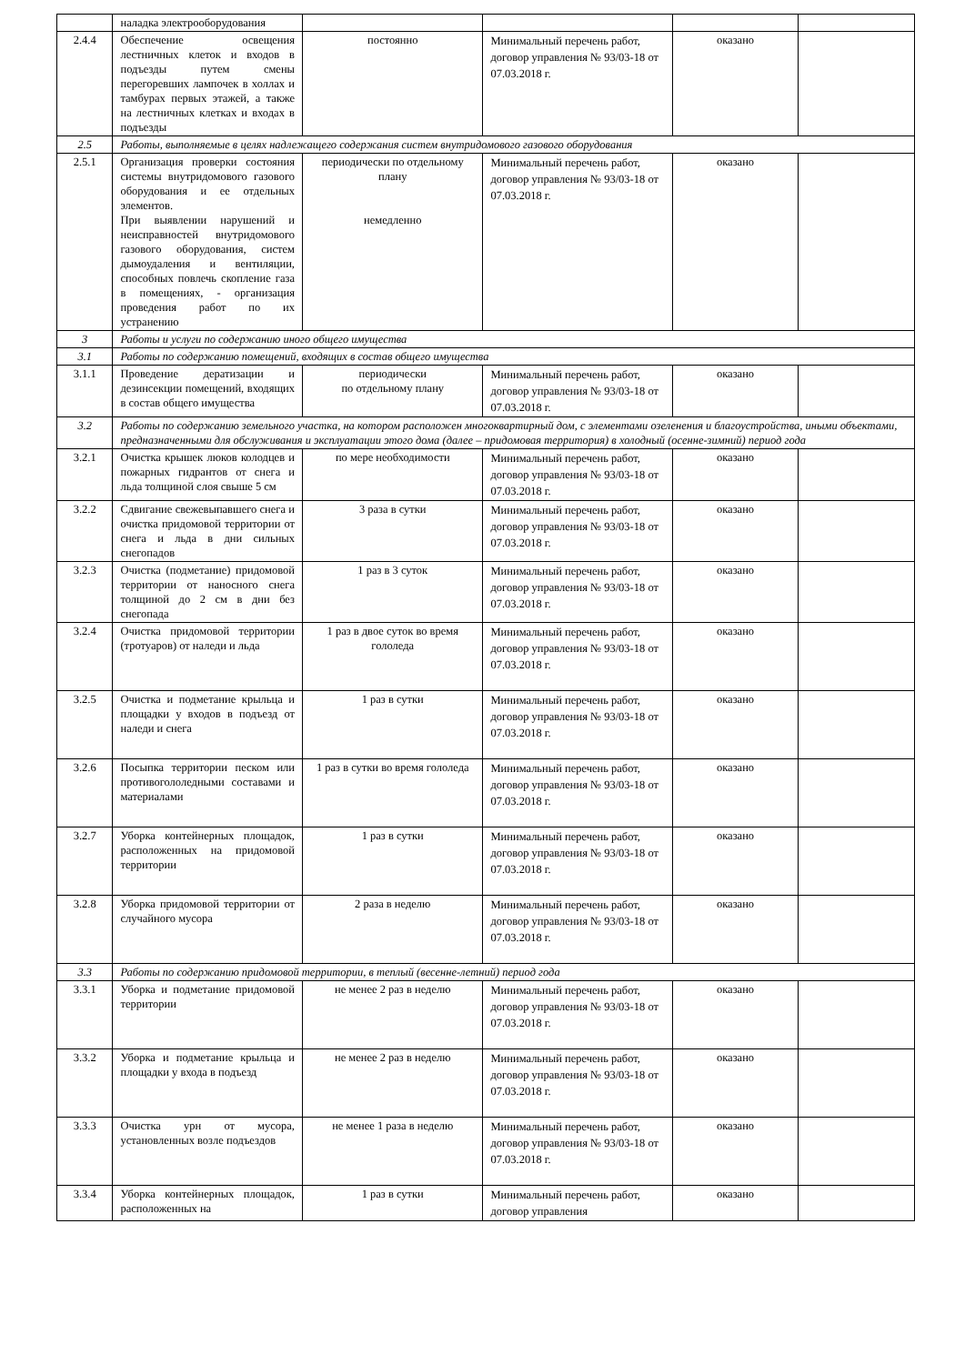| | наладка электрооборудования | | | | |
| 2.4.4 | Обеспечение освещения лестничных клеток и входов в подъезды путем смены перегоревших лампочек в холлах и тамбурах первых этажей, а также на лестничных клетках и входах в подъезды | постоянно | Минимальный перечень работ, договор управления № 93/03-18 от 07.03.2018 г. | оказано | |
| 2.5 | Работы, выполняемые в целях надлежащего содержания систем внутридомового газового оборудования | | | | |
| 2.5.1 | Организация проверки состояния системы внутридомового газового оборудования и ее отдельных элементов. При выявлении нарушений и неисправностей внутридомового газового оборудования, систем дымоудаления и вентиляции, способных повлечь скопление газа в помещениях, - организация проведения работ по их устранению | периодически по отдельному плану немедленно | Минимальный перечень работ, договор управления № 93/03-18 от 07.03.2018 г. | оказано | |
| 3 | Работы и услуги по содержанию иного общего имущества | | | | |
| 3.1 | Работы по содержанию помещений, входящих в состав общего имущества | | | | |
| 3.1.1 | Проведение дератизации и дезинсекции помещений, входящих в состав общего имущества | периодически по отдельному плану | Минимальный перечень работ, договор управления № 93/03-18 от 07.03.2018 г. | оказано | |
| 3.2 | Работы по содержанию земельного участка, на котором расположен многоквартирный дом, с элементами озеленения и благоустройства, иными объектами, предназначенными для обслуживания и эксплуатации этого дома (далее – придомовая территория) в холодный (осенне-зимний) период года | | | | |
| 3.2.1 | Очистка крышек люков колодцев и пожарных гидрантов от снега и льда толщиной слоя свыше 5 см | по мере необходимости | Минимальный перечень работ, договор управления № 93/03-18 от 07.03.2018 г. | оказано | |
| 3.2.2 | Сдвигание свежевыпавшего снега и очистка придомовой территории от снега и льда в дни сильных снегопадов | 3 раза в сутки | Минимальный перечень работ, договор управления № 93/03-18 от 07.03.2018 г. | оказано | |
| 3.2.3 | Очистка (подметание) придомовой территории от наносного снега толщиной до 2 см в дни без снегопада | 1 раз в 3 суток | Минимальный перечень работ, договор управления № 93/03-18 от 07.03.2018 г. | оказано | |
| 3.2.4 | Очистка придомовой территории (тротуаров) от наледи и льда | 1 раз в двое суток во время гололеда | Минимальный перечень работ, договор управления № 93/03-18 от 07.03.2018 г. | оказано | |
| 3.2.5 | Очистка и подметание крыльца и площадки у входов в подъезд от наледи и снега | 1 раз в сутки | Минимальный перечень работ, договор управления № 93/03-18 от 07.03.2018 г. | оказано | |
| 3.2.6 | Посыпка территории песком или противогололедными составами и материалами | 1 раз в сутки во время гололеда | Минимальный перечень работ, договор управления № 93/03-18 от 07.03.2018 г. | оказано | |
| 3.2.7 | Уборка контейнерных площадок, расположенных на придомовой территории | 1 раз в сутки | Минимальный перечень работ, договор управления № 93/03-18 от 07.03.2018 г. | оказано | |
| 3.2.8 | Уборка придомовой территории от случайного мусора | 2 раза в неделю | Минимальный перечень работ, договор управления № 93/03-18 от 07.03.2018 г. | оказано | |
| 3.3 | Работы по содержанию придомовой территории, в теплый (весенне-летний) период года | | | | |
| 3.3.1 | Уборка и подметание придомовой территории | не менее 2 раз в неделю | Минимальный перечень работ, договор управления № 93/03-18 от 07.03.2018 г. | оказано | |
| 3.3.2 | Уборка и подметание крыльца и площадки у входа в подъезд | не менее 2 раз в неделю | Минимальный перечень работ, договор управления № 93/03-18 от 07.03.2018 г. | оказано | |
| 3.3.3 | Очистка урн от мусора, установленных возле подъездов | не менее 1 раза в неделю | Минимальный перечень работ, договор управления № 93/03-18 от 07.03.2018 г. | оказано | |
| 3.3.4 | Уборка контейнерных площадок, расположенных на | 1 раз в сутки | Минимальный перечень работ, договор управления | оказано | |